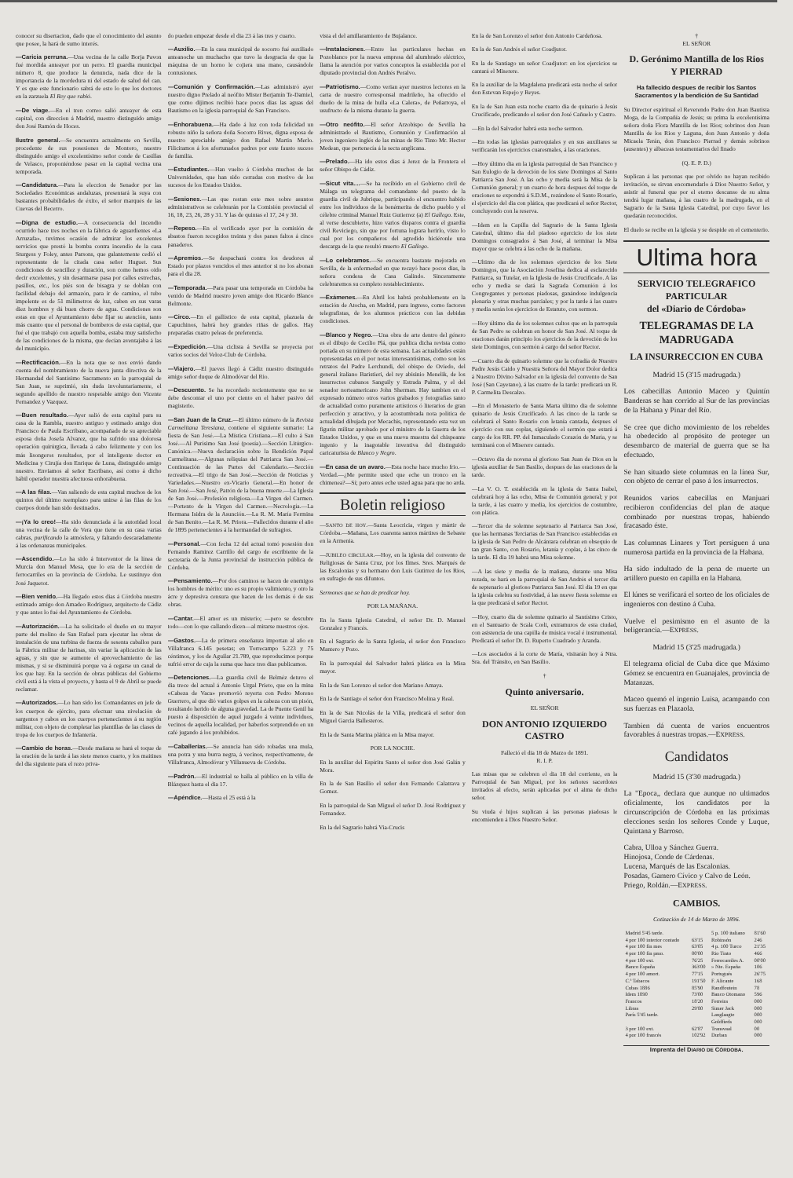conocer su disertacion, dado que el conocimiento del asunto que posee, la hará de sumo interés.
—Caricia perruna.—Una vecina de la calle Borja Pavon fué mordida anteayer por un perro. El guardia municipal número 8, que produce la denuncia, nada dice de la importancia de la mordedura ni del estado de salud del can. Y es que este funcionario sabrá de esto lo que los doctores en la zarzuela El Rey que rabió.
—De viage.—En el tren correo salió anteayer de esta capital, con direccion á Madrid, nuestro distinguido amigo don José Ramón de Hoces.
Ilustre general.—Se encuentra actualmente en Sevilla, procedente de sus posesiones de Montoro, nuestro distinguido amigo el excelentísimo señor conde de Casillas de Velasco, proponiéndose pasar en la capital vecina una temporada.
—Candidatura.—Para la eleccion de Senador por las Sociedades Económicas andaluzas, presentará la suya con bastantes probabilidades de éxito, el señor marqués de las Cuevas del Becerro.
—Digna de estudio.—A consecuencia del incendio ocurrido hace tres noches en la fábrica de aguardientes «La Arruzafa», tuvimos ocasión de admirar los excelentes servicios que prestó la bomba contra incendio de la casa Sturgess y Foley, antes Parsons, que galantemente cedió el representante de la citada casa señor Huguet. Sus condiciones de sencillez y duración, son como hemos oido decir excelentes, y sin desarmarse pasa por calles estrechas, pasillos, etc., los piés son de bisagra y se doblan con facilidad debajo del armazón, para ir de camino, el tubo impelente es de 51 milímetros de luz, caben en sus varas diez hombres y dá buen chorro de agua. Condiciones son estas en que el Ayuntamiento debe fijar su atención, tanto más cuanto que el personal de bomberos de esta capital, que fué el que trabajó con aquella bomba, estaba muy satisfecho de las condiciones de la misma, que decían aventajaba á las del municipio.
—Rectificación.—En la nota que se nos envió dando cuenta del nombramiento de la nueva junta directiva de la Hermandad del Santísimo Sacramento en la parroquial de San Juan, se suprimió, sin duda involuntariamente, el segundo apellido de nuestro respetable amigo don Vicente Fernandez y Vazquez.
—Buen resultado.—Ayer salió de esta capital para su casa de la Rambla, nuestro antiguo y estimado amigo don Francisco de Paula Escribano, acompañado de su apreciable esposa doña Josefa Alvarez, que ha sufrido una dolorosa operación quirúrgica, llevada á cabo felizmente y con los más lisongeros resultados, por el inteligente doctor en Medicina y Cirujía don Enrique de Luna, distinguido amigo nuestro. Enviamos al señor Escribano, así como á dicho hábil operador nuestra afectuosa enhorabuena.
—A las filas.—Van saliendo de esta capital muchos de los quintos del último reemplazo para unirse á las filas de los cuerpos donde han sido destinados.
—¡Ya lo creo!—Ha sido denunciada á la autoridad local una vecina de la calle de Vera que tiene en su casa varias cabras, purificando la atmósfera, y faltando descaradamente á las ordenanzas municipales.
—Ascendido.—Lo ha sido á Interventor de la línea de Murcia don Manuel Mesa, que lo era de la sección de ferrocarriles en la provincia de Córdoba. Le sustituye don José Jaquetot.
—Bien venido.—Ha llegado estos dias á Córdoba nuestro estimado amigo don Amadeo Rodriguez, arquitecto de Cádiz y que antes lo fué del Ayuntamiento de Córdoba.
—Autorización.—La ha solicitado el dueño en su mayor parte del molino de San Rafael para ejecutar las obras de instalación de una turbina de fuerza de sesenta caballos para la Fábrica militar de harinas, sin variar la aplicación de las aguas, y sin que se aumente el aprovechamiento de las mismas, y si se disminuirá porque va á cegarse un canal de los que hay. En la sección de obras públicas del Gobierno civil está á la vista el proyecto, y hasta el 9 de Abril se puede reclamar.
—Autorizados.—Lo han sido los Comandantes en jefe de los cuerpos de ejército, para efectuar una nivelación de sargentos y cabos en los cuerpos pertenecientes á su región militar, con objeto de completar las plantillas de las clases de tropa de los cuerpos de Infantería.
—Cambio de horas.—Desde mañana se hará el toque de la oración de la tarde á las siete menos cuarto, y los maitines del dia siguiente para el rezo priva-
do pueden empezar desde el dia 23 á las tres y cuarto.
—Auxilio.—En la casa municipal de socorro fué auxiliado anteanoche un muchacho que tuvo la desgracia de que la máquina de un horno le cojiera una mano, causándole contusiones.
—Comunión y Confirmación.—Las administró ayer nuestro digno Prelado al neófito Mister Berjamín Te-Damiel, que como dijimos recibió hace pocos dias las aguas del Bautismo en la iglesia parroquial de San Francisco.
—Enhorabuena.—Ha dado á luz con toda felicidad un robusto niño la señora doña Socorro Rives, digna esposa de nuestro apreciable amigo don Rafael Martin Merlo. Filicitamos á los afortunados padres por este fausto suceso de familia.
—Estudiantes.—Han vuelto á Córdoba muchos de las Universidades, que han sido cerradas con motivo de los sucesos de los Estados Unidos.
—Sesiones.—Las que restan este mes sobre asuntos administrativos se celebrarán por la Comisión provincial el 16, 18, 23, 26, 28 y 31. Y las de quintas el 17, 24 y 30.
—Repeso.—En el verificado ayer por la comisión de abastos fueron recogidos treinta y dos panes faltos á cinco panaderos.
—Apremios.—Se despachará contra los deudores al Estado por plazos vencidos el mes anterior si no los abonan para el dia 28.
—Temporada.—Para pasar una temporada en Córdoba ha venido de Madrid nuestro joven amigo don Ricardo Blanco Belmonte.
—Circo.—En el gallístico de esta capital, plazuela de Capuchinos, habrá hoy grandes riñas de gallos. Hay preparadas cuatro peleas de preferencia.
—Expedición.—Una ciclista á Sevilla se proyecta por varios socios del Veloz-Club de Córdoba.
—Viajero.—El jueves llegó á Cádiz nuestro distinguido amigo señor duque de Almodóvar del Rio.
—Descuento. Se ha recordado recientemente que no se debe descontar el uno por ciento en el haber pasivo del magisterio.
—San Juan de la Cruz.—El último número de la Revista Carmelitana Teresiana, contiene el siguiente sumario: La fiesta de San José.—La Mística Cristiana.—El culto á San José.—Al Purísimo San José (poesía).—Sección Litúrgico-Canónica.—Nueva declaración sobre la Bendición Papal Carmelitana.—Algunas reliquias del Patriarca San José.—Continuación de las Partes del Calendario.—Sección recreativa.—El trigo de San José.—Sección de Noticias y Variedades.—Nuestro ex-Vicario General.—En honor de San José.—San José, Patrón de la buena muerte.—La Iglesia de San José.—Profesión religiosa.—La Virgen del Carmen.—Portento de la Virgen del Carmen.—Necrología.—La Hermana Isidra de la Asunción.—La R. M. María Fermina de San Benito.—La R. M. Priora.—Fallecidos durante el año de 1895 pertenecientes á la hermandad de sufragios.
—Personal.—Con fecha 12 del actual tomó posesión don Fernando Ramirez Carrillo del cargo de escribiente de la secretaría de la Junta provincial de instrucción pública de Córdoba.
—Pensamiento.—Por dos caminos se hacen de enemigos los hombres de mérito: uno es su propio valimiento, y otro la ácre y depresiva censura que hacen de los demás ó de sus obras.
—Cantar.—El amor es un misterio; —pero se descubre todo—con lo que callando dicen—al mirarse nuestros ojos.
—Gastos.—La de primera enseñanza importan al año en Villafranca 6.145 pesetas; en Torrecampo 5.223 y 75 céntimos, y los de Aguilar 21.789, que reproducimos porque sufrió error de caja la suma que hace tres dias publicamos.
—Detenciones.—La guardia civil de Belméz detuvo el dia trece del actual á Antonio Urgal Prieto, que en la mina «Cabeza de Vaca» promovió reyerta con Pedro Moreno Guerrero, al que dió varios golpes en la cabeza con un pisón, resultando herido de alguna gravedad. La de Puente Genil ha puesto á disposición de aquel juzgado á veinte individuos, vecinos de aquella localidad, por haberlos sorprendido en un café jugando á los prohibidos.
—Caballerías.—Se anuncia han sido robadas una mula, una potra y una burra negra, á vecinos, respectivamente, de Villafranca, Almodóvar y Villanueva de Córdoba.
—Padrón.—El industrial se halla al público en la villa de Blázquez hasta el dia 17.
—Apéndice.—Hasta el 25 está á la
vista el del amillaramiento de Bujalance.
—Instalaciones.—Entre las particulares hechas en Pozoblanco por la nueva empresa del alumbrado eléctrico, llama la atención por varios conceptos la establecida por el diputado provincial don Andrés Peralvo.
—Patriotismo.—Como verian ayer nuestros lectores en la carta de nuestro corresponsal madrileño, ha ofrecido el dueño de la mina de hulla «La Calera», de Peñarroya, el usufructo de la misma durante la guerra.
—Otro neófito.—El señor Arzobispo de Sevilla ha administrado el Bautismo, Comunión y Confirmación al joven ingeniero inglés de las minas de Rio Tinto Mr. Hector Medean, que pertenecía á la secta anglicana.
—Prelado.—Ha ido estos dias á Jerez de la Frontera el señor Obispo de Cádiz.
—Sicut vita....—Se ha recibido en el Gobierno civil de Málaga un telegrama del comandante del puesto de la guardia civil de Jubrique, participando el encuentro habido entre los individuos de la benémerita de dicho pueblo y el célebre criminal Manuel Ruiz Gutierrez (a) El Gallego. Este, al verse descubierto, hizo varios disparos contra el guardia civil Reviciego, sin que por fortuna lograra herirlo, visto lo cual por los compañeros del agredido hiciéronle una descarga de la que resultó muerto El Gallego.
—Lo celebramos.—Se encuentra bastante mejorada en Sevilla, de la enfermedad en que recayó hace pocos dias, la señora condesa de Casa Galindo. Sinceramente celebraremos su completo restablecimiento.
—Exámenes.—En Abril los habrá probablemente en la estación de Atocha, en Madrid, para ingreso, como factores telegrafistas, de los alumnos prácticos con las debidas condiciones.
—Blanco y Negro.—Una obra de arte dentro del género es el dibujo de Cecilio Plá, que publica dicha revista como portada en su número de esta semana. Las actualidades están representadas en él por notas interesantísimas, como son los retratos del Padre Lerchundi, del obispo de Oviedo, del general italiano Baristieri, del rey abisinio Menelik, de los insurrectos cubanos Sanguily y Estrada Palma, y el del senador norteamericano John Sherman. Hay tambien en el expresado número otros varios grabados y fotografías tanto de actualidad como puramente artísticos ó literarios de gran perfección y atractivo, y la acostumbrada nota política de actualidad dibujada por Mecachis, representando esta vez un figurín militar aprobado por el ministro de la Guerra de los Estados Unidos, y que es una nueva muestra del chispeante ingenio y la inagotable inventiva del distinguido caricaturista de Blanco y Negro.
—En casa de un avaro.—Esta noche hace mucho frio.—Verdad.—¿Me permite usted que eche un tronco en la chimenea?—Sí; pero antes eche usted agua para que no arda.
Boletin religioso
—SANTO DE HOY.—Santa Leocricia, virgen y mártir de Córdoba.—Mañana, Los cuarenta santos mártires de Sebaste en la Armenia.
—JUBILEO CIRCULAR.—Hoy, en la iglesia del convento de Religiosas de Santa Cruz, por los Ilmes. Sres. Marqués de las Escalonias y su hermano don Luis Gutirrez de los Rios, en sufragio de sus difuntos.
Sermones que se han de predicar hoy.
POR LA MAÑANA.
En la Santa Iglesia Catedral, el señor Dr. D. Manuel Gonzalez y Francés.
En el Sagrario de la Santa Iglesia, el señor don Francisco Mantero y Pozo.
En la parroquial del Salvador habrá plática en la Misa mayor.
En la de San Lorenzo el señor don Mariano Amaya.
En la de Santiago el señor don Francisco Molina y Real.
En la de San Nicolás de la Villa, predicará el señor don Miguel Garcia Ballesteros.
En la de Santa Marina plática en la Misa mayor.
POR LA NOCHE.
En la auxiliar del Espíritu Santo el señor don José Galán y Mora.
En la de San Basilio el señor don Fernando Calatrava y Gomez.
En la parroquial de San Miguel el señor D. José Rodriguez y Fernandez.
En la del Sagrario habrá Via-Crucis
En la de San Lorenzo el señor don Antonio Cardeñosa.
En la de San Andrés el señor Coadjutor.
En la de Santiago un señor Coadjutor: en los ejercicios se cantará el Miserere.
En la auxiliar de la Magdalena predicará esta noche el señor don Estevan Espejo y Reyes.
En la de San Juan esta noche cuarto dia de quinario á Jesús Crucificado, predicando el señor don José Cañuelo y Castro.
—En la del Salvador habrá esta noche sermon.
—En todas las iglesias parroquiales y en sus auxiliares se verificarán los ejercicios cuaresmales, á las oraciones.
—Hoy último dia en la iglesia parroquial de San Francisco y San Eulogio de la devoción de los siete Domingos al Santo Patriarca San José. A las ocho y media será la Misa de la Comunión general; y un cuarto de hora despues del toque de oraciones se expondrá á S.D.M., rezándose el Santo Rosario, el ejercicio del dia con plática, que predicará el señor Rector, concluyendo con la reserva.
—Idem en la Capilla del Sagrario de la Santa Iglesia Catedral, último dia del piadoso egercicio de los siete Domingos consagrados á San José, al terminar la Misa mayor que se celebra á las ocho de la mañana.
—Ultimo dia de los solemnes ejercicios de los Siete Domingos, que la Asociación Josefina dedica al esclarecido Patriarca, su Tutelar, en la Iglesia de Jesús Crucificado. A las ocho y media se dará la Sagrada Comunión á los Congregantes y personas piadosas, ganándose indulgencia plenaria y otras muchas parciales; y por la tarde á las cuatro y media serán los ejercicios de Estatuto, con sermon.
—Hoy último dia de los solemnes cultos que en la parroquia de San Pedro se celebran en honor de San José. Al toque de oraciones darán principio los ejercicios de la devoción de los siete Domingos, con sermón á cargo del señor Rector.
—Cuarto dia de quinario solemne que la cofradía de Nuestro Padre Jesús Caido y Nuestra Señora del Mayor Dolor dedica á Nuestro Divino Salvador en la iglesia del convento de San José (San Cayetano), á las cuatro de la tarde: predicará un R. P. Carmelita Descalzo.
—En el Monasterio de Santa Marta último dia de solemne quinario de Jesús Crucificado. A las cinco de la tarde se celebrará el Santo Rosario con letanía cantada, despues el ejercicio con sus coplas, siguiendo el sermón que estará á cargo de los RR. PP. del Inmaculado Corazón de María, y se terminará con el Miserere cantado.
—Octavo dia de novena al glorioso San Juan de Dios en la iglesia auxiliar de San Basilio, despues de las oraciones de la tarde.
—La V. O. T. establecida en la iglesia de Santa Isabel, celebrará hoy á las ocho, Misa de Comunión general; y por la tarde, á las cuatro y media, los ejercicios de costumbre, con plática.
—Tercer dia de solemne septenario al Patriarca San José, que las hermanas Terciarias de San Francisco establecidas en la iglesia de San Pedro de Alcántara celebran en obsequio de tan gran Santo, con Rosario, letanía y coplas, á las cinco de la tarde. El dia 19 habrá una Misa solemne.
—A las siete y media de la mañana, durante una Misa rezada, se hará en la parroquial de San Andrés el tercer dia de septenario al glorioso Patriarca San José. El dia 19 en que la iglesia celebra su festividad, á las nueve fiesta solemne en la que predicará el señor Rector.
—Hoy, cuarto dia de solemne quinario al Santísimo Cristo, en el Santuario de Scala Cœli, extramuros de esta ciudad, con asistencia de una capilla de música vocal é instrumental. Predicará el señor Dr. D. Ruperto Cuadrado y Aranda.
—Los asociados á la corte de María, visitarán hoy á Ntra. Sra. del Tránsito, en San Basilio.
†
Quinto aniversario.
EL SEÑOR
DON ANTONIO IZQUIERDO CASTRO
Falleció el dia 18 de Marzo de 1891.
R. I. P.
Las misas que se celebren el dia 18 del corriente, en la Parroquial de San Miguel, por los señores sacerdotes invitados al efecto, serán aplicadas por el alma de dicho señor.
Su viuda é hijos suplican á las personas piadosas le encomienden á Dios Nuestro Señor.
†
EL SEÑOR
D. Gerónimo Mantilla de los Rios
Y PIERRAD
Ha fallecido despues de recibir los Santos Sacramentos y la bendición de Su Santidad
Su Director espiritual el Reverendo Padre don Juan Bautista Moga, de la Compañía de Jesús; su prima la excelentísima señora doña Flora Mantilla de los Rios; sobrinos don Juan Mantilla de los Rios y Laguna, don Juan Antonio y doña Micaela Terán, don Francisco Pierrad y demás sobrinos (ausentes) y albaceas testamentarios del finado
(Q. E. P. D.)
Suplican á las personas que por olvido no hayan recibido invitación, se sirvan encomendarlo á Dios Nuestro Señor, y asistir al funeral que por el eterno descanso de su alma tendrá lugar mañana, á las cuatro de la madrugada, en el Sagrario de la Santa Iglesia Catedral, por cuyo favor les quedarán reconocidos.
El duelo se recibe en la iglesia y se despide en el cementerio.
Ultima hora
SERVICIO TELEGRAFICO PARTICULAR
del «Diario de Córdoba»
TELEGRAMAS DE LA MADRUGADA
LA INSURRECCION EN CUBA
Madrid 15 (3'15 madrugada.)
Los cabecillas Antonio Maceo y Quintín Banderas se han corrido al Sur de las provincias de la Habana y Pinar del Río.
Se cree que dicho movimiento de los rebeldes ha obedecido al propósito de proteger un desembarco de material de guerra que se ha efectuado.
Se han situado siete columnas en la línea Sur, con objeto de cerrar el paso á los insurrectos.
Reunidos varios cabecillas en Manjuari recibieron confidencias del plan de ataque combinado por nuestras tropas, habiendo fracasado éste.
Las columnas Linares y Tort persiguen á una numerosa partida en la provincia de la Habana.
Ha sido indultado de la pena de muerte un artillero puesto en capilla en la Habana.
El lúnes se verificará el sorteo de los oficiales de ingenieros con destino á Cuba.
Vuelve el pesimismo en el asunto de la beligerancia.—EXPRESS.
Madrid 15 (3'25 madrugada.)
El telegrama oficial de Cuba dice que Máximo Gómez se encuentra en Guanajales, provincia de Matanzas.
Maceo quemó el ingenio Luisa, acampando con sus fuerzas en Plazaola.
Tambien dá cuenta de varios encuentros favorables á nuestras tropas.—EXPRESS.
Candidatos
Madrid 15 (3'30 madrugada.)
La "Epoca„ declara que aunque no ultimados oficialmente, los candidatos por la circunscripción de Córdoba en las próximas elecciones serán los señores Conde y Luque, Quintana y Barroso.
Cabra, Ulloa y Sánchez Guerra.
Hinojosa, Conde de Cárdenas.
Lucena, Marqués de las Escalonias.
Posadas, Gamero Cívico y Calvo de León.
Priego, Roldán.—EXPRESS.
CAMBIOS.
Cotización de 14 de Marzo de 1896.
| Madrid 5'45 tarde. | | 5 p. 100 italiano | 81'60 |
| 4 por 100 interior contado | 63'15 | Robinsón | 246 |
| 4 por 100 fin mes | 63'05 | 4 p. 100 Turco | 21'35 |
| 4 por 100 fin pmo. | 00'00 | Rio Tinto | 466 |
| 4 por 100 ext. | 76'25 | Ferrocarriles A. | 00'00 |
| Banco España | 363'00 | » Nte. España | 106 |
| 4 por 100 amort. | 77'15 | Portugués | 26'75 |
| C.ª Tabacos | 191'50 | F. Alicante | 168 |
| Cubas 1886 | 85'90 | Randfoutein | 78 |
| Idem 1890 | 73'00 | Banco Otomano | 596 |
| Francos | 18'20 | Ferreira | 000 |
| Libras | 29'80 | Simer Jack | 000 |
| París 5'45 tarde. | | Langlaagte | 000 |
| | | Goldfieds | 000 |
| 3 por 100 ext. | 62'87 | Transvaal | 00 |
| 4 por 100 francés | 102'92 | Durban | 000 |
Imprenta del DIARIO DE CÓRDOBA.